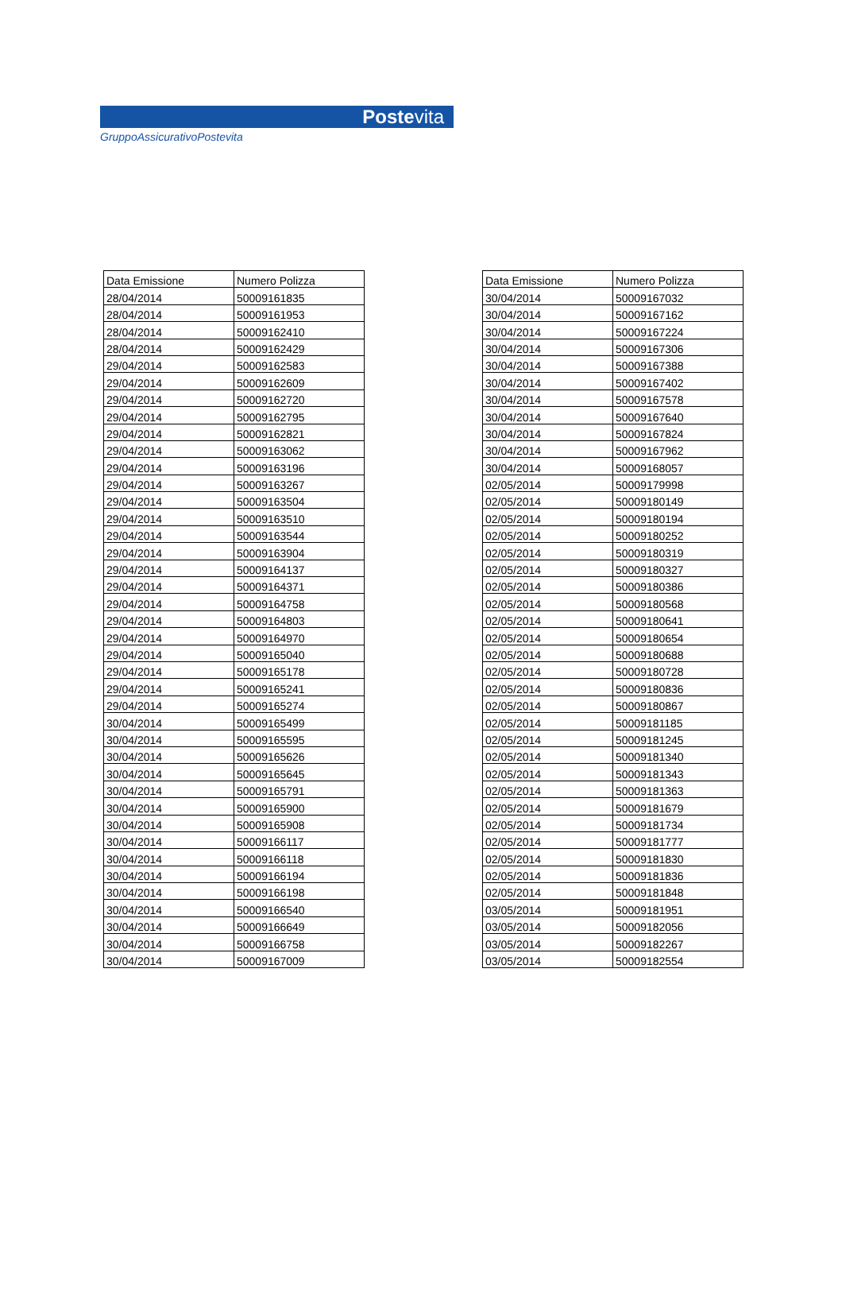Postevita
GruppoAssicurativoPostevita
| Data Emissione | Numero Polizza |
| --- | --- |
| 28/04/2014 | 50009161835 |
| 28/04/2014 | 50009161953 |
| 28/04/2014 | 50009162410 |
| 28/04/2014 | 50009162429 |
| 29/04/2014 | 50009162583 |
| 29/04/2014 | 50009162609 |
| 29/04/2014 | 50009162720 |
| 29/04/2014 | 50009162795 |
| 29/04/2014 | 50009162821 |
| 29/04/2014 | 50009163062 |
| 29/04/2014 | 50009163196 |
| 29/04/2014 | 50009163267 |
| 29/04/2014 | 50009163504 |
| 29/04/2014 | 50009163510 |
| 29/04/2014 | 50009163544 |
| 29/04/2014 | 50009163904 |
| 29/04/2014 | 50009164137 |
| 29/04/2014 | 50009164371 |
| 29/04/2014 | 50009164758 |
| 29/04/2014 | 50009164803 |
| 29/04/2014 | 50009164970 |
| 29/04/2014 | 50009165040 |
| 29/04/2014 | 50009165178 |
| 29/04/2014 | 50009165241 |
| 29/04/2014 | 50009165274 |
| 30/04/2014 | 50009165499 |
| 30/04/2014 | 50009165595 |
| 30/04/2014 | 50009165626 |
| 30/04/2014 | 50009165645 |
| 30/04/2014 | 50009165791 |
| 30/04/2014 | 50009165900 |
| 30/04/2014 | 50009165908 |
| 30/04/2014 | 50009166117 |
| 30/04/2014 | 50009166118 |
| 30/04/2014 | 50009166194 |
| 30/04/2014 | 50009166198 |
| 30/04/2014 | 50009166540 |
| 30/04/2014 | 50009166649 |
| 30/04/2014 | 50009166758 |
| 30/04/2014 | 50009167009 |
| Data Emissione | Numero Polizza |
| --- | --- |
| 30/04/2014 | 50009167032 |
| 30/04/2014 | 50009167162 |
| 30/04/2014 | 50009167224 |
| 30/04/2014 | 50009167306 |
| 30/04/2014 | 50009167388 |
| 30/04/2014 | 50009167402 |
| 30/04/2014 | 50009167578 |
| 30/04/2014 | 50009167640 |
| 30/04/2014 | 50009167824 |
| 30/04/2014 | 50009167962 |
| 30/04/2014 | 50009168057 |
| 02/05/2014 | 50009179998 |
| 02/05/2014 | 50009180149 |
| 02/05/2014 | 50009180194 |
| 02/05/2014 | 50009180252 |
| 02/05/2014 | 50009180319 |
| 02/05/2014 | 50009180327 |
| 02/05/2014 | 50009180386 |
| 02/05/2014 | 50009180568 |
| 02/05/2014 | 50009180641 |
| 02/05/2014 | 50009180654 |
| 02/05/2014 | 50009180688 |
| 02/05/2014 | 50009180728 |
| 02/05/2014 | 50009180836 |
| 02/05/2014 | 50009180867 |
| 02/05/2014 | 50009181185 |
| 02/05/2014 | 50009181245 |
| 02/05/2014 | 50009181340 |
| 02/05/2014 | 50009181343 |
| 02/05/2014 | 50009181363 |
| 02/05/2014 | 50009181679 |
| 02/05/2014 | 50009181734 |
| 02/05/2014 | 50009181777 |
| 02/05/2014 | 50009181830 |
| 02/05/2014 | 50009181836 |
| 02/05/2014 | 50009181848 |
| 03/05/2014 | 50009181951 |
| 03/05/2014 | 50009182056 |
| 03/05/2014 | 50009182267 |
| 03/05/2014 | 50009182554 |